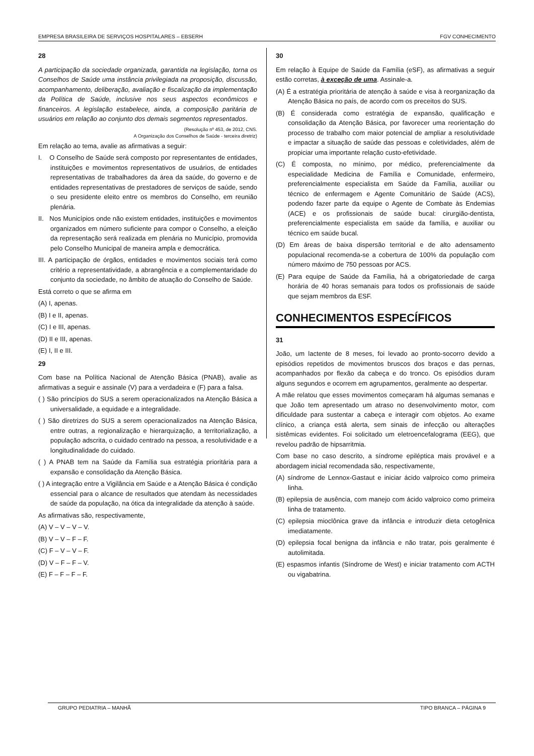EMPRESA BRASILEIRA DE SERVIÇOS HOSPITALARES – EBSERH FGV CONHECIMENTO
28
A participação da sociedade organizada, garantida na legislação, torna os Conselhos de Saúde uma instância privilegiada na proposição, discussão, acompanhamento, deliberação, avaliação e fiscalização da implementação da Política de Saúde, inclusive nos seus aspectos econômicos e financeiros. A legislação estabelece, ainda, a composição paritária de usuários em relação ao conjunto dos demais segmentos representados.
(Resolução nº 453, de 2012, CNS.
A Organização dos Conselhos de Saúde - terceira diretriz)
Em relação ao tema, avalie as afirmativas a seguir:
I. O Conselho de Saúde será composto por representantes de entidades, instituições e movimentos representativos de usuários, de entidades representativas de trabalhadores da área da saúde, do governo e de entidades representativas de prestadores de serviços de saúde, sendo o seu presidente eleito entre os membros do Conselho, em reunião plenária.
II. Nos Municípios onde não existem entidades, instituições e movimentos organizados em número suficiente para compor o Conselho, a eleição da representação será realizada em plenária no Município, promovida pelo Conselho Municipal de maneira ampla e democrática.
III. A participação de órgãos, entidades e movimentos sociais terá como critério a representatividade, a abrangência e a complementaridade do conjunto da sociedade, no âmbito de atuação do Conselho de Saúde.
Está correto o que se afirma em
(A) I, apenas.
(B) I e II, apenas.
(C) I e III, apenas.
(D) II e III, apenas.
(E) I, II e III.
29
Com base na Política Nacional de Atenção Básica (PNAB), avalie as afirmativas a seguir e assinale (V) para a verdadeira e (F) para a falsa.
( ) São princípios do SUS a serem operacionalizados na Atenção Básica a universalidade, a equidade e a integralidade.
( ) São diretrizes do SUS a serem operacionalizados na Atenção Básica, entre outras, a regionalização e hierarquização, a territorialização, a população adscrita, o cuidado centrado na pessoa, a resolutividade e a longitudinalidade do cuidado.
( ) A PNAB tem na Saúde da Família sua estratégia prioritária para a expansão e consolidação da Atenção Básica.
( ) A integração entre a Vigilância em Saúde e a Atenção Básica é condição essencial para o alcance de resultados que atendam às necessidades de saúde da população, na ótica da integralidade da atenção à saúde.
As afirmativas são, respectivamente,
(A) V – V – V – V.
(B) V – V – F – F.
(C) F – V – V – F.
(D) V – F – F – V.
(E) F – F – F – F.
30
Em relação à Equipe de Saúde da Família (eSF), as afirmativas a seguir estão corretas, à exceção de uma. Assinale-a.
(A) É a estratégia prioritária de atenção à saúde e visa à reorganização da Atenção Básica no país, de acordo com os preceitos do SUS.
(B) É considerada como estratégia de expansão, qualificação e consolidação da Atenção Básica, por favorecer uma reorientação do processo de trabalho com maior potencial de ampliar a resolutividade e impactar a situação de saúde das pessoas e coletividades, além de propiciar uma importante relação custo-efetividade.
(C) É composta, no mínimo, por médico, preferencialmente da especialidade Medicina de Família e Comunidade, enfermeiro, preferencialmente especialista em Saúde da Família, auxiliar ou técnico de enfermagem e Agente Comunitário de Saúde (ACS), podendo fazer parte da equipe o Agente de Combate às Endemias (ACE) e os profissionais de saúde bucal: cirurgião-dentista, preferencialmente especialista em saúde da família, e auxiliar ou técnico em saúde bucal.
(D) Em áreas de baixa dispersão territorial e de alto adensamento populacional recomenda-se a cobertura de 100% da população com número máximo de 750 pessoas por ACS.
(E) Para equipe de Saúde da Família, há a obrigatoriedade de carga horária de 40 horas semanais para todos os profissionais de saúde que sejam membros da ESF.
CONHECIMENTOS ESPECÍFICOS
31
João, um lactente de 8 meses, foi levado ao pronto-socorro devido a episódios repetidos de movimentos bruscos dos braços e das pernas, acompanhados por flexão da cabeça e do tronco. Os episódios duram alguns segundos e ocorrem em agrupamentos, geralmente ao despertar.
A mãe relatou que esses movimentos começaram há algumas semanas e que João tem apresentado um atraso no desenvolvimento motor, com dificuldade para sustentar a cabeça e interagir com objetos. Ao exame clínico, a criança está alerta, sem sinais de infecção ou alterações sistêmicas evidentes. Foi solicitado um eletroencefalograma (EEG), que revelou padrão de hipsarritmia.
Com base no caso descrito, a síndrome epiléptica mais provável e a abordagem inicial recomendada são, respectivamente,
(A) síndrome de Lennox-Gastaut e iniciar ácido valproico como primeira linha.
(B) epilepsia de ausência, com manejo com ácido valproico como primeira linha de tratamento.
(C) epilepsia mioclônica grave da infância e introduzir dieta cetogênica imediatamente.
(D) epilepsia focal benigna da infância e não tratar, pois geralmente é autolimitada.
(E) espasmos infantis (Síndrome de West) e iniciar tratamento com ACTH ou vigabatrina.
GRUPO PEDIATRIA – MANHÃ TIPO BRANCA – PÁGINA 9